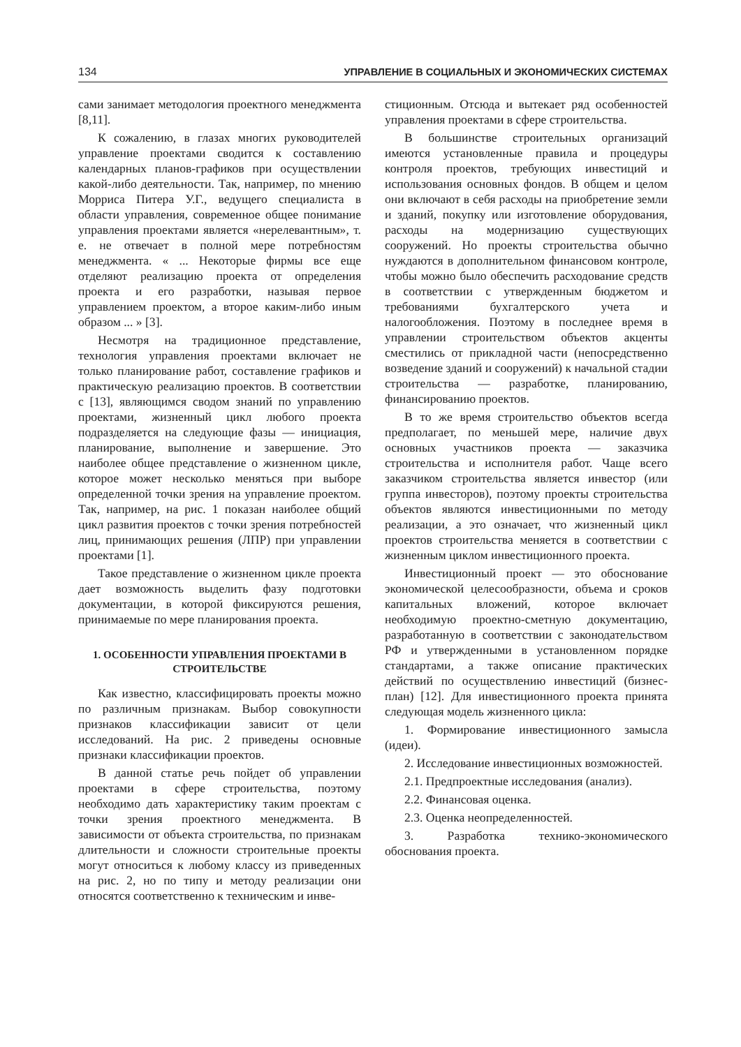134 УПРАВЛЕНИЕ В СОЦИАЛЬНЫХ И ЭКОНОМИЧЕСКИХ СИСТЕМАХ
сами занимает методология проектного менеджмента [8,11].
К сожалению, в глазах многих руководителей управление проектами сводится к составлению календарных планов-графиков при осуществлении какой-либо деятельности. Так, например, по мнению Морриса Питера У.Г., ведущего специалиста в области управления, современное общее понимание управления проектами является «нерелевантным», т. е. не отвечает в полной мере потребностям менеджмента. « ... Некоторые фирмы все еще отделяют реализацию проекта от определения проекта и его разработки, называя первое управлением проектом, а второе каким-либо иным образом ... » [3].
Несмотря на традиционное представление, технология управления проектами включает не только планирование работ, составление графиков и практическую реализацию проектов. В соответствии с [13], являющимся сводом знаний по управлению проектами, жизненный цикл любого проекта подразделяется на следующие фазы — инициация, планирование, выполнение и завершение. Это наиболее общее представление о жизненном цикле, которое может несколько меняться при выборе определенной точки зрения на управление проектом. Так, например, на рис. 1 показан наиболее общий цикл развития проектов с точки зрения потребностей лиц, принимающих решения (ЛПР) при управлении проектами [1].
Такое представление о жизненном цикле проекта дает возможность выделить фазу подготовки документации, в которой фиксируются решения, принимаемые по мере планирования проекта.
1. ОСОБЕННОСТИ УПРАВЛЕНИЯ ПРОЕКТАМИ В СТРОИТЕЛЬСТВЕ
Как известно, классифицировать проекты можно по различным признакам. Выбор совокупности признаков классификации зависит от цели исследований. На рис. 2 приведены основные признаки классификации проектов.
В данной статье речь пойдет об управлении проектами в сфере строительства, поэтому необходимо дать характеристику таким проектам с точки зрения проектного менеджмента. В зависимости от объекта строительства, по признакам длительности и сложности строительные проекты могут относиться к любому классу из приведенных на рис. 2, но по типу и методу реализации они относятся соответственно к техническим и инве-
стиционным. Отсюда и вытекает ряд особенностей управления проектами в сфере строительства.
В большинстве строительных организаций имеются установленные правила и процедуры контроля проектов, требующих инвестиций и использования основных фондов. В общем и целом они включают в себя расходы на приобретение земли и зданий, покупку или изготовление оборудования, расходы на модернизацию существующих сооружений. Но проекты строительства обычно нуждаются в дополнительном финансовом контроле, чтобы можно было обеспечить расходование средств в соответствии с утвержденным бюджетом и требованиями бухгалтерского учета и налогообложения. Поэтому в последнее время в управлении строительством объектов акценты сместились от прикладной части (непосредственно возведение зданий и сооружений) к начальной стадии строительства — разработке, планированию, финансированию проектов.
В то же время строительство объектов всегда предполагает, по меньшей мере, наличие двух основных участников проекта — заказчика строительства и исполнителя работ. Чаще всего заказчиком строительства является инвестор (или группа инвесторов), поэтому проекты строительства объектов являются инвестиционными по методу реализации, а это означает, что жизненный цикл проектов строительства меняется в соответствии с жизненным циклом инвестиционного проекта.
Инвестиционный проект — это обоснование экономической целесообразности, объема и сроков капитальных вложений, которое включает необходимую проектно-сметную документацию, разработанную в соответствии с законодательством РФ и утвержденными в установленном порядке стандартами, а также описание практических действий по осуществлению инвестиций (бизнес-план) [12]. Для инвестиционного проекта принята следующая модель жизненного цикла:
1. Формирование инвестиционного замысла (идеи).
2. Исследование инвестиционных возможностей.
2.1. Предпроектные исследования (анализ).
2.2. Финансовая оценка.
2.3. Оценка неопределенностей.
3. Разработка технико-экономического обоснования проекта.